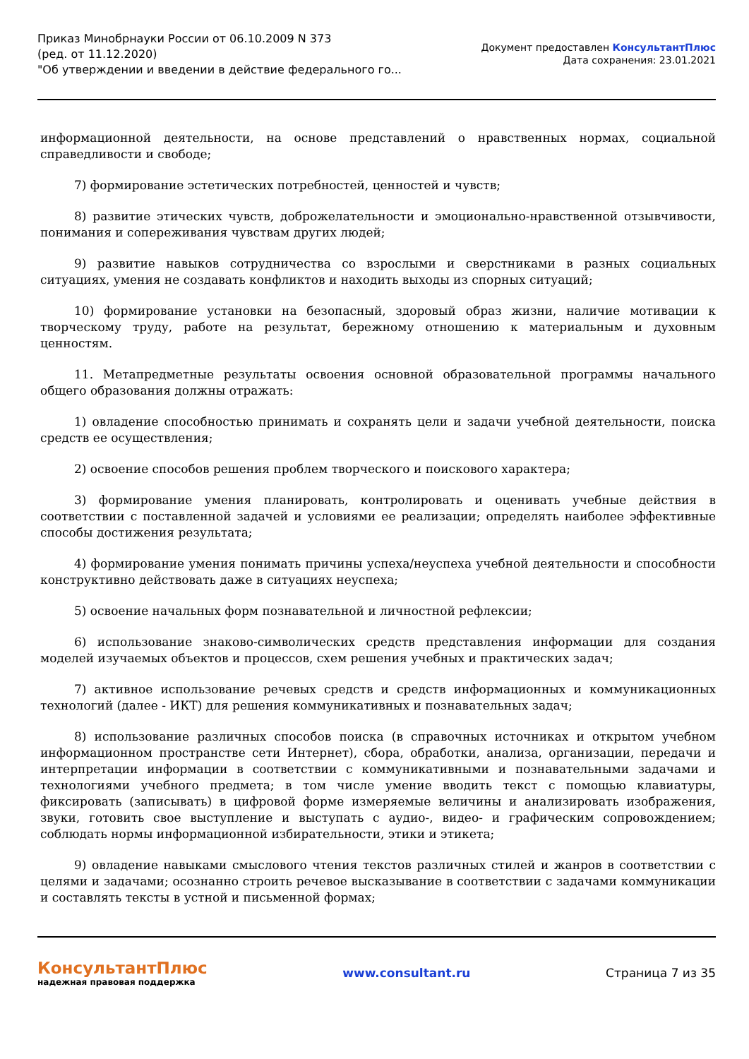Приказ Минобрнауки России от 06.10.2009 N 373
(ред. от 11.12.2020)
"Об утверждении и введении в действие федерального го...
Документ предоставлен КонсультантПлюс
Дата сохранения: 23.01.2021
информационной деятельности, на основе представлений о нравственных нормах, социальной справедливости и свободе;
7) формирование эстетических потребностей, ценностей и чувств;
8) развитие этических чувств, доброжелательности и эмоционально-нравственной отзывчивости, понимания и сопереживания чувствам других людей;
9) развитие навыков сотрудничества со взрослыми и сверстниками в разных социальных ситуациях, умения не создавать конфликтов и находить выходы из спорных ситуаций;
10) формирование установки на безопасный, здоровый образ жизни, наличие мотивации к творческому труду, работе на результат, бережному отношению к материальным и духовным ценностям.
11. Метапредметные результаты освоения основной образовательной программы начального общего образования должны отражать:
1) овладение способностью принимать и сохранять цели и задачи учебной деятельности, поиска средств ее осуществления;
2) освоение способов решения проблем творческого и поискового характера;
3) формирование умения планировать, контролировать и оценивать учебные действия в соответствии с поставленной задачей и условиями ее реализации; определять наиболее эффективные способы достижения результата;
4) формирование умения понимать причины успеха/неуспеха учебной деятельности и способности конструктивно действовать даже в ситуациях неуспеха;
5) освоение начальных форм познавательной и личностной рефлексии;
6) использование знаково-символических средств представления информации для создания моделей изучаемых объектов и процессов, схем решения учебных и практических задач;
7) активное использование речевых средств и средств информационных и коммуникационных технологий (далее - ИКТ) для решения коммуникативных и познавательных задач;
8) использование различных способов поиска (в справочных источниках и открытом учебном информационном пространстве сети Интернет), сбора, обработки, анализа, организации, передачи и интерпретации информации в соответствии с коммуникативными и познавательными задачами и технологиями учебного предмета; в том числе умение вводить текст с помощью клавиатуры, фиксировать (записывать) в цифровой форме измеряемые величины и анализировать изображения, звуки, готовить свое выступление и выступать с аудио-, видео- и графическим сопровождением; соблюдать нормы информационной избирательности, этики и этикета;
9) овладение навыками смыслового чтения текстов различных стилей и жанров в соответствии с целями и задачами; осознанно строить речевое высказывание в соответствии с задачами коммуникации и составлять тексты в устной и письменной формах;
КонсультантПлюс
надежная правовая поддержка
www.consultant.ru Страница 7 из 35